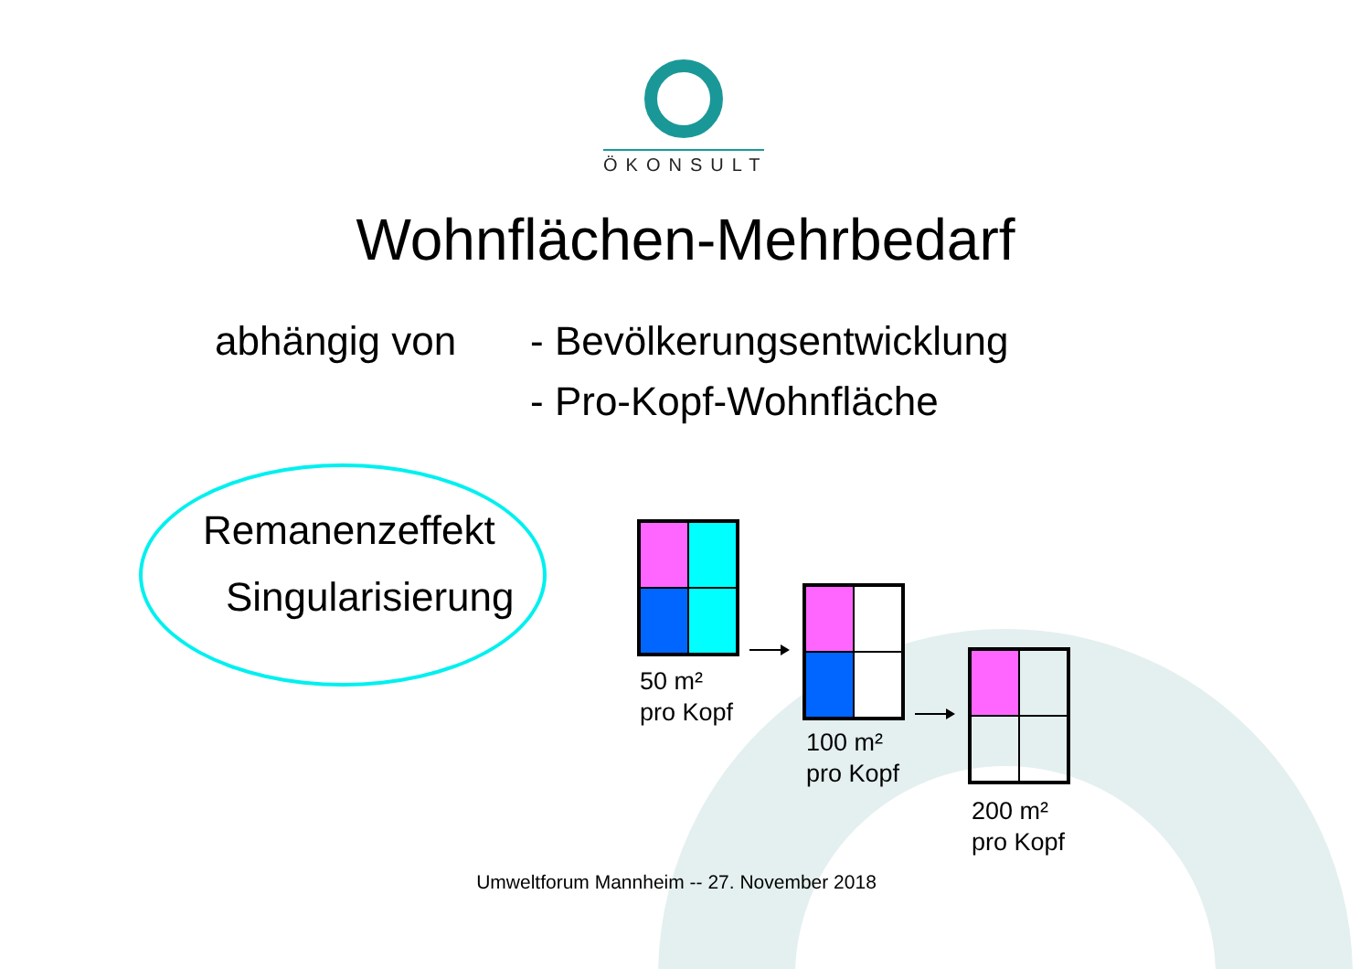ÖKONSULT
Wohnflächen-Mehrbedarf
abhängig von - Bevölkerungsentwicklung
- Pro-Kopf-Wohnfläche
Remanenzeffekt
Singularisierung
50 m²
pro Kopf
100 m²
pro Kopf
200 m²
pro Kopf
Umweltforum Mannheim -- 27. November 2018